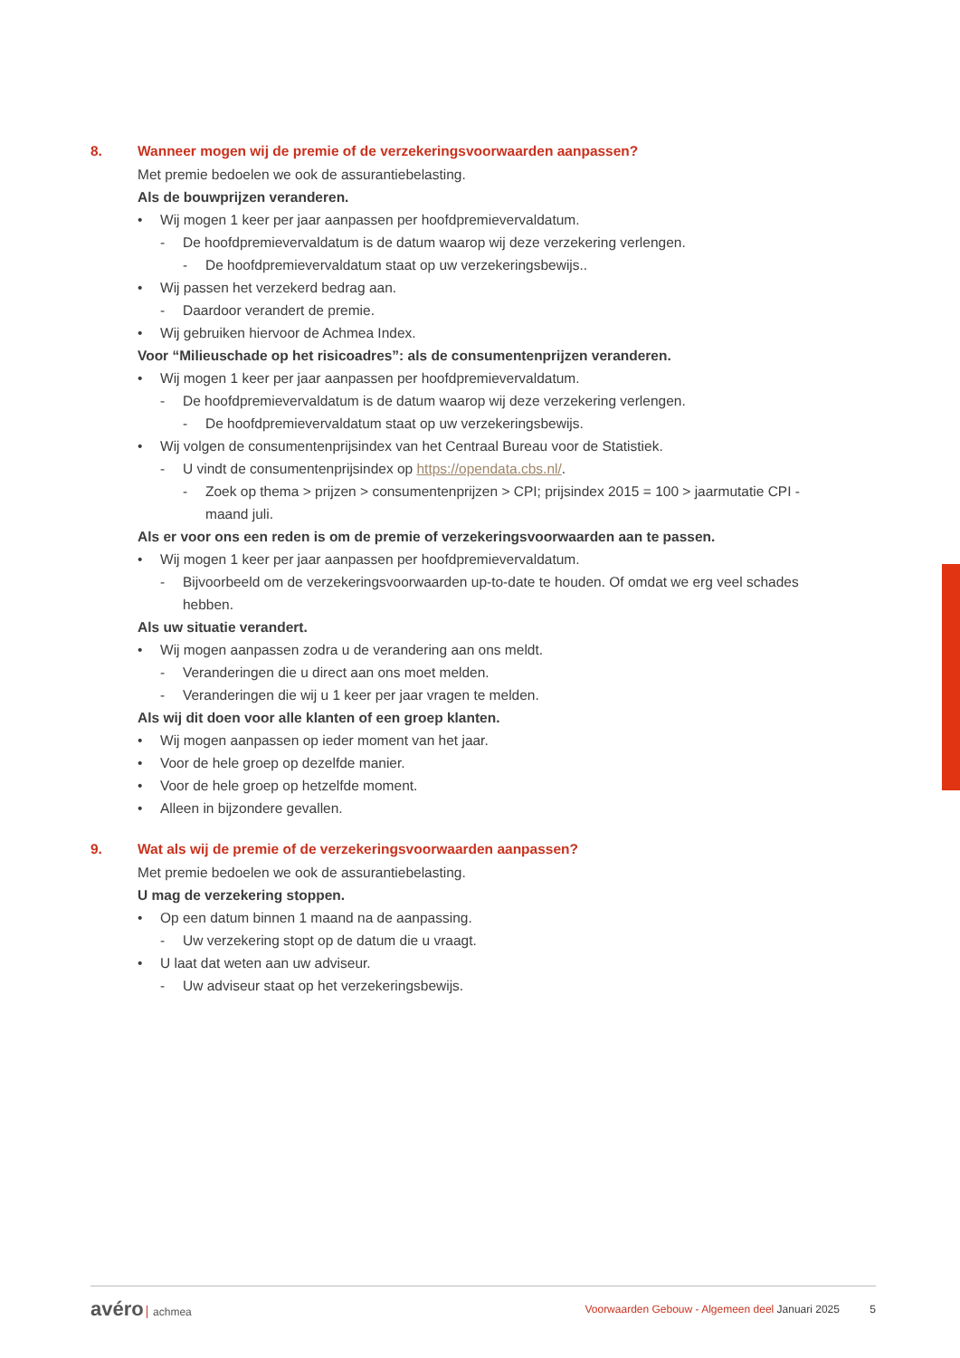8. Wanneer mogen wij de premie of de verzekeringsvoorwaarden aanpassen?
Met premie bedoelen we ook de assurantiebelasting.
Als de bouwprijzen veranderen.
• Wij mogen 1 keer per jaar aanpassen per hoofdpremievervaldatum.
- De hoofdpremievervaldatum is de datum waarop wij deze verzekering verlengen.
- De hoofdpremievervaldatum staat op uw verzekeringsbewijs..
• Wij passen het verzekerd bedrag aan.
- Daardoor verandert de premie.
• Wij gebruiken hiervoor de Achmea Index.
Voor “Milieuschade op het risicoadres”: als de consumentenprijzen veranderen.
• Wij mogen 1 keer per jaar aanpassen per hoofdpremievervaldatum.
- De hoofdpremievervaldatum is de datum waarop wij deze verzekering verlengen.
- De hoofdpremievervaldatum staat op uw verzekeringsbewijs.
• Wij volgen de consumentenprijsindex van het Centraal Bureau voor de Statistiek.
- U vindt de consumentenprijsindex op https://opendata.cbs.nl/.
- Zoek op thema > prijzen > consumentenprijzen > CPI; prijsindex 2015 = 100 > jaarmutatie CPI - maand juli.
Als er voor ons een reden is om de premie of verzekeringsvoorwaarden aan te passen.
• Wij mogen 1 keer per jaar aanpassen per hoofdpremievervaldatum.
- Bijvoorbeeld om de verzekeringsvoorwaarden up-to-date te houden. Of omdat we erg veel schades hebben.
Als uw situatie verandert.
• Wij mogen aanpassen zodra u de verandering aan ons meldt.
- Veranderingen die u direct aan ons moet melden.
- Veranderingen die wij u 1 keer per jaar vragen te melden.
Als wij dit doen voor alle klanten of een groep klanten.
• Wij mogen aanpassen op ieder moment van het jaar.
• Voor de hele groep op dezelfde manier.
• Voor de hele groep op hetzelfde moment.
• Alleen in bijzondere gevallen.
9. Wat als wij de premie of de verzekeringsvoorwaarden aanpassen?
Met premie bedoelen we ook de assurantiebelasting.
U mag de verzekering stoppen.
• Op een datum binnen 1 maand na de aanpassing.
- Uw verzekering stopt op de datum die u vraagt.
• U laat dat weten aan uw adviseur.
- Uw adviseur staat op het verzekeringsbewijs.
avéro achmea
Voorwaarden Gebouw - Algemeen deel Januari 2025 5